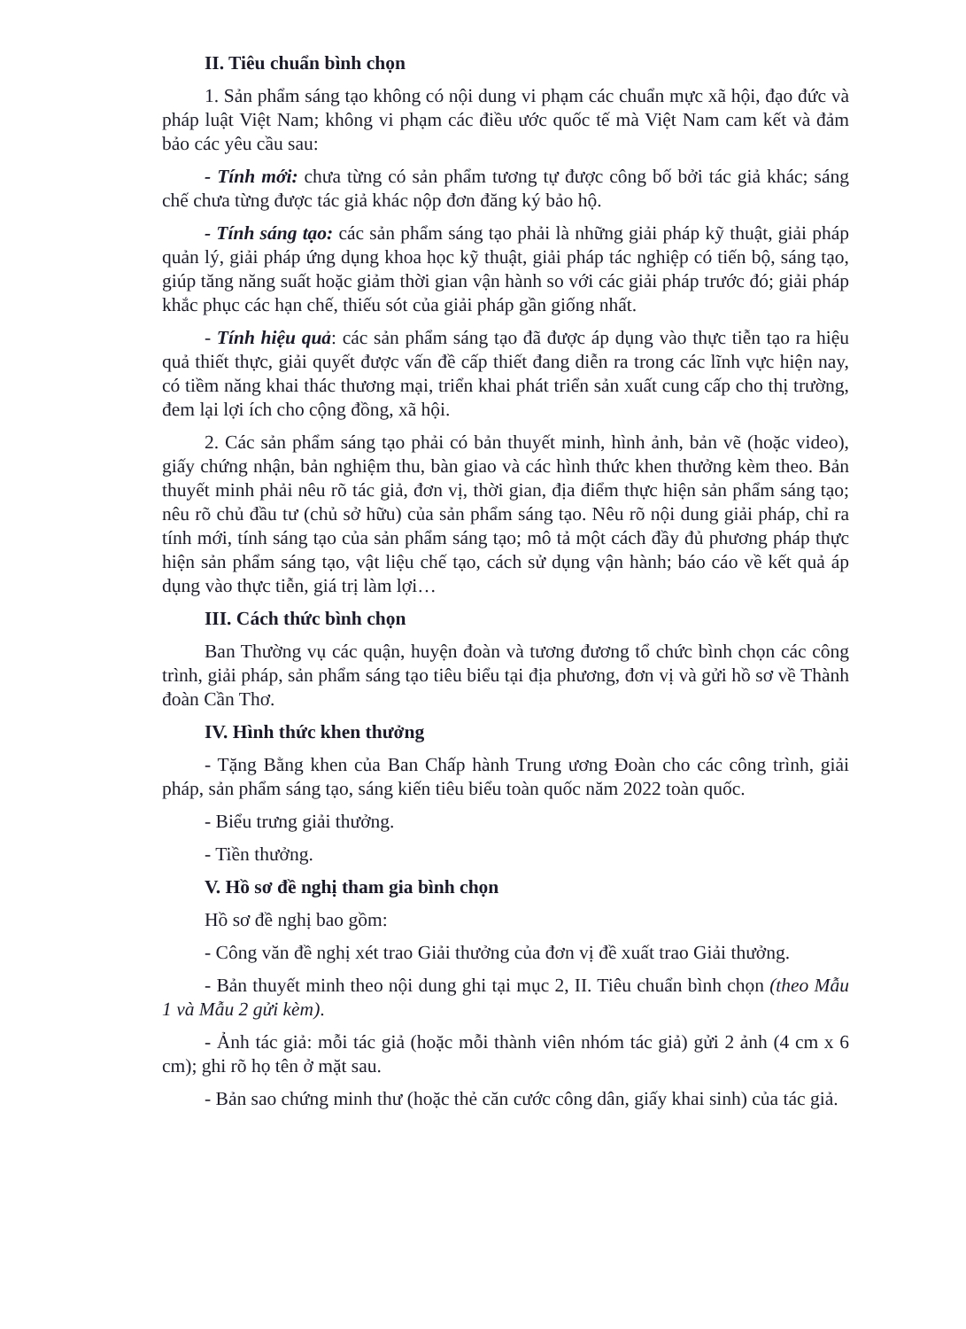II. Tiêu chuẩn bình chọn
1. Sản phẩm sáng tạo không có nội dung vi phạm các chuẩn mực xã hội, đạo đức và pháp luật Việt Nam; không vi phạm các điều ước quốc tế mà Việt Nam cam kết và đảm bảo các yêu cầu sau:
- Tính mới: chưa từng có sản phẩm tương tự được công bố bởi tác giả khác; sáng chế chưa từng được tác giả khác nộp đơn đăng ký bảo hộ.
- Tính sáng tạo: các sản phẩm sáng tạo phải là những giải pháp kỹ thuật, giải pháp quản lý, giải pháp ứng dụng khoa học kỹ thuật, giải pháp tác nghiệp có tiến bộ, sáng tạo, giúp tăng năng suất hoặc giảm thời gian vận hành so với các giải pháp trước đó; giải pháp khắc phục các hạn chế, thiếu sót của giải pháp gần giống nhất.
- Tính hiệu quả: các sản phẩm sáng tạo đã được áp dụng vào thực tiễn tạo ra hiệu quả thiết thực, giải quyết được vấn đề cấp thiết đang diễn ra trong các lĩnh vực hiện nay, có tiềm năng khai thác thương mại, triển khai phát triển sản xuất cung cấp cho thị trường, đem lại lợi ích cho cộng đồng, xã hội.
2. Các sản phẩm sáng tạo phải có bản thuyết minh, hình ảnh, bản vẽ (hoặc video), giấy chứng nhận, bản nghiệm thu, bàn giao và các hình thức khen thưởng kèm theo. Bản thuyết minh phải nêu rõ tác giả, đơn vị, thời gian, địa điểm thực hiện sản phẩm sáng tạo; nêu rõ chủ đầu tư (chủ sở hữu) của sản phẩm sáng tạo. Nêu rõ nội dung giải pháp, chỉ ra tính mới, tính sáng tạo của sản phẩm sáng tạo; mô tả một cách đầy đủ phương pháp thực hiện sản phẩm sáng tạo, vật liệu chế tạo, cách sử dụng vận hành; báo cáo về kết quả áp dụng vào thực tiễn, giá trị làm lợi…
III. Cách thức bình chọn
Ban Thường vụ các quận, huyện đoàn và tương đương tổ chức bình chọn các công trình, giải pháp, sản phẩm sáng tạo tiêu biểu tại địa phương, đơn vị và gửi hồ sơ về Thành đoàn Cần Thơ.
IV. Hình thức khen thưởng
- Tặng Bằng khen của Ban Chấp hành Trung ương Đoàn cho các công trình, giải pháp, sản phẩm sáng tạo, sáng kiến tiêu biểu toàn quốc năm 2022 toàn quốc.
- Biểu trưng giải thưởng.
- Tiền thưởng.
V. Hồ sơ đề nghị tham gia bình chọn
Hồ sơ đề nghị bao gồm:
- Công văn đề nghị xét trao Giải thưởng của đơn vị đề xuất trao Giải thưởng.
- Bản thuyết minh theo nội dung ghi tại mục 2, II. Tiêu chuẩn bình chọn (theo Mẫu 1 và Mẫu 2 gửi kèm).
- Ảnh tác giả: mỗi tác giả (hoặc mỗi thành viên nhóm tác giả) gửi 2 ảnh (4 cm x 6 cm); ghi rõ họ tên ở mặt sau.
- Bản sao chứng minh thư (hoặc thẻ căn cước công dân, giấy khai sinh) của tác giả.